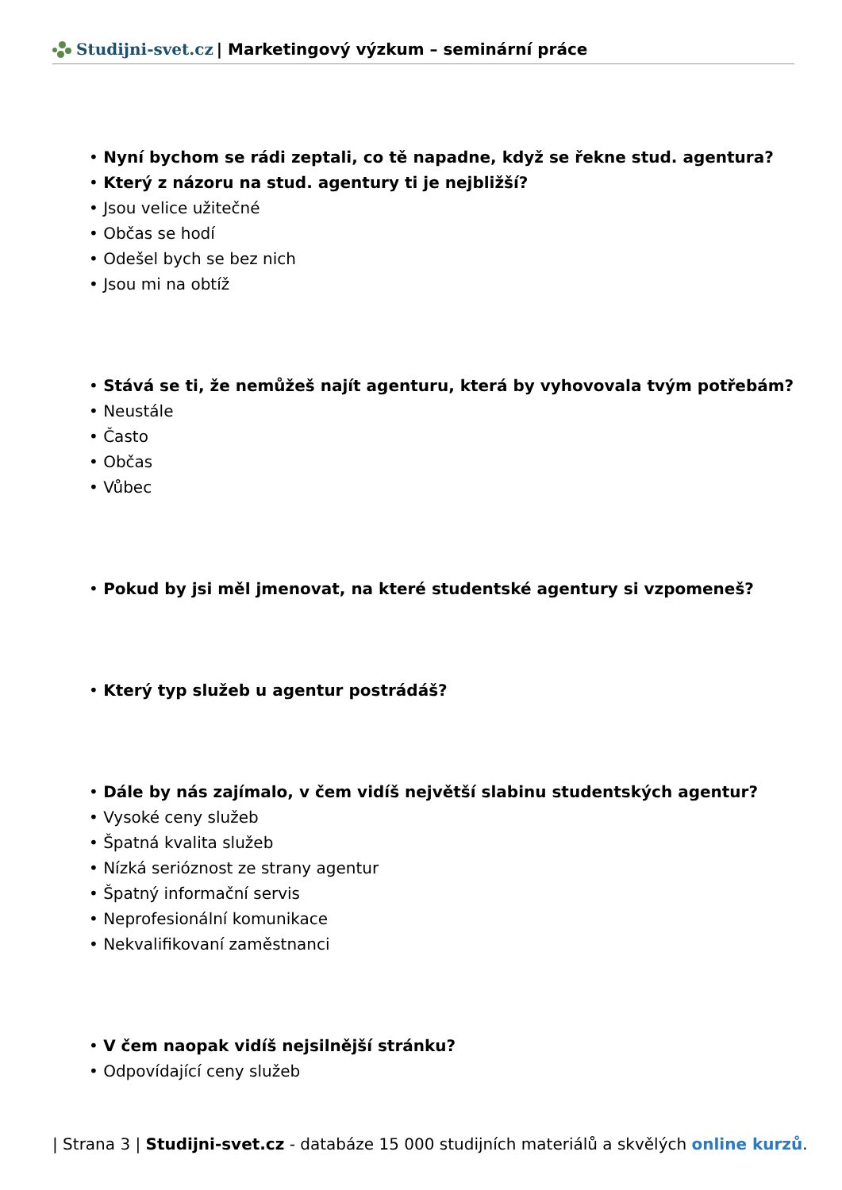Studijni-svet.cz | Marketingový výzkum – seminární práce
Nyní bychom se rádi zeptali, co tě napadne, když se řekne stud. agentura?
Který z názoru na stud. agentury ti je nejbližší?
Jsou velice užitečné
Občas se hodí
Odešel bych se bez nich
Jsou mi na obtíž
Stává se ti, že nemůžeš najít agenturu, která by vyhovovala tvým potřebám?
Neustále
Často
Občas
Vůbec
Pokud by jsi měl jmenovat, na které studentské agentury si vzpomeneš?
Který typ služeb u agentur postrádáš?
Dále by nás zajímalo, v čem vidíš největší slabinu studentských agentur?
Vysoké ceny služeb
Špatná kvalita služeb
Nízká serióznost ze strany agentur
Špatný informační servis
Neprofesionální komunikace
Nekvalifikovaní zaměstnanci
V čem naopak vidíš nejsilnější stránku?
Odpovídající ceny služeb
| Strana 3 | Studijni-svet.cz - databáze 15 000 studijních materiálů a skvělých online kurzů.